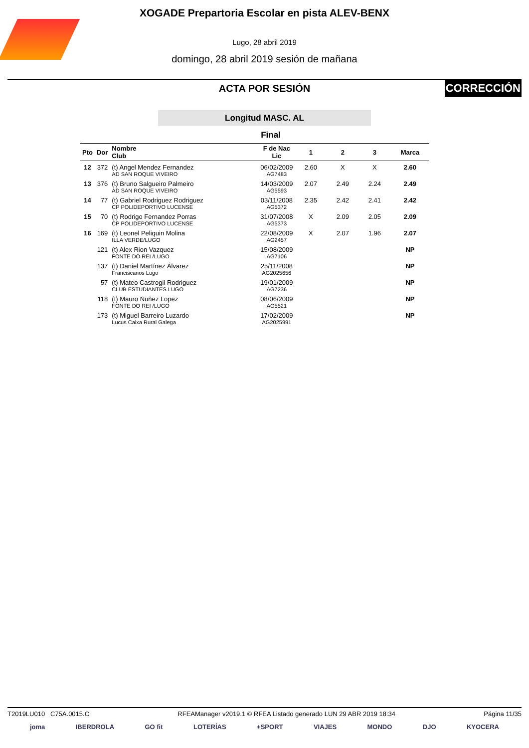XOGADE Prepartoria Escolar en pista ALEV-BENX
Lugo, 28 abril 2019
domingo, 28 abril 2019 sesión de mañana
ACTA POR SESIÓN
CORRECCIÓN
Longitud MASC. AL
Final
| Pto | Dor | Nombre Club | F de Nac Lic | 1 | 2 | 3 | Marca |
| --- | --- | --- | --- | --- | --- | --- | --- |
| 12 | 372 | (t) Angel Mendez Fernandez AD SAN ROQUE VIVEIRO | 06/02/2009 AG7483 | 2.60 | X | X | 2.60 |
| 13 | 376 | (t) Bruno Salgueiro Palmeiro AD SAN ROQUE VIVEIRO | 14/03/2009 AG5593 | 2.07 | 2.49 | 2.24 | 2.49 |
| 14 | 77 | (t) Gabriel Rodriguez Rodriguez CP POLIDEPORTIVO LUCENSE | 03/11/2008 AG5372 | 2.35 | 2.42 | 2.41 | 2.42 |
| 15 | 70 | (t) Rodrigo Fernandez Porras CP POLIDEPORTIVO LUCENSE | 31/07/2008 AG5373 | X | 2.09 | 2.05 | 2.09 |
| 16 | 169 | (t) Leonel Peliquin Molina ILLA VERDE/LUGO | 22/08/2009 AG2457 | X | 2.07 | 1.96 | 2.07 |
| | 121 | (t) Alex Rion Vazquez FONTE DO REI /LUGO | 15/08/2009 AG7106 | | | | NP |
| | 137 | (t) Daniel Martínez Álvarez Franciscanos Lugo | 25/11/2008 AG2025656 | | | | NP |
| | 57 | (t) Mateo Castrogil Rodriguez CLUB ESTUDIANTES LUGO | 19/01/2009 AG7236 | | | | NP |
| | 118 | (t) Mauro Nuñez Lopez FONTE DO REI /LUGO | 08/06/2009 AG5521 | | | | NP |
| | 173 | (t) Miguel Barreiro Luzardo Lucus Caixa Rural Galega | 17/02/2009 AG2025991 | | | | NP |
T2019LU010 C75A.0015.C RFEAManager v2019.1 © RFEA Listado generado LUN 29 ABR 2019 18:34 Página 11/35
joma IBERDROLA GO fit LOTERÍAS +SPORT VIAJES MONDO DJO KYOCERA